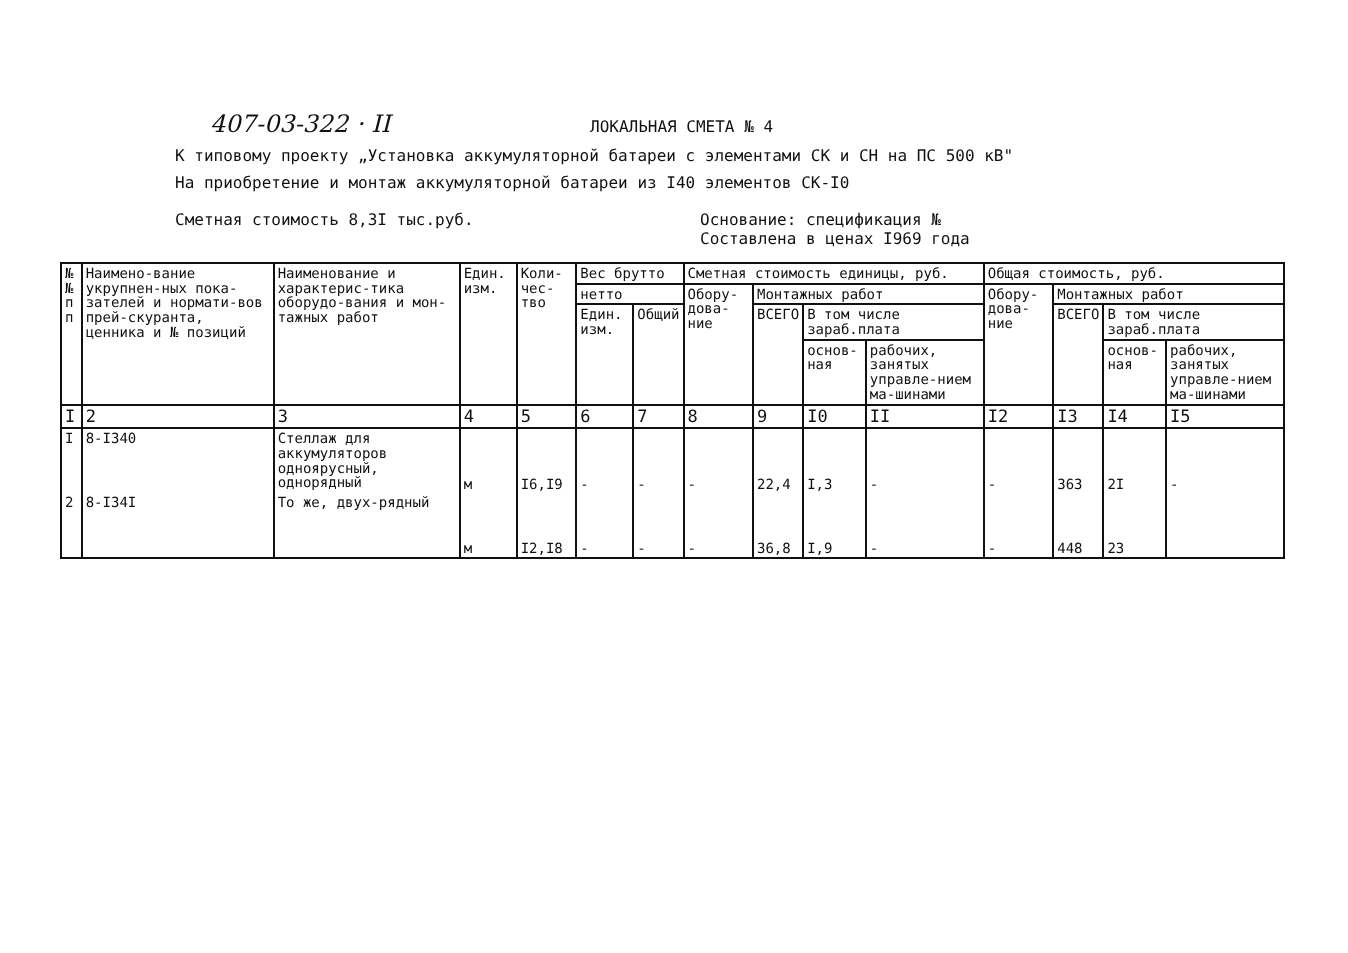407-03-322 · II
ЛОКАЛЬНАЯ СМЕТА № 4
К типовому проекту „Установка аккумуляторной батареи с элементами СК и СН на ПС 500 кВ"
На приобретение и монтаж аккумуляторной батареи из I40 элементов СК-I0
Сметная стоимость 8,3I тыс.руб. Основание: спецификация №
Составлена в ценах I969 года
| № № п п | Наимено-вание укрупнен-ных пока-зателей и нормати-вов прей-скуранта, ценника и № позиций | Наименование и характерис-тика оборудо-вания и мон-тажных работ | Един. изм. | Коли-чес-тво | Вес брутто | | Сметная стоимость единицы, руб. | | | | Общая стоимость, руб. | | | |
| --- | --- | --- | --- | --- | --- | --- | --- | --- | --- | --- | --- | --- | --- | --- |
| | | | | | нетто | | Обору-дова-ние | Монтажных работ | | | Обору-дова-ние | Монтажных работ | | |
| | | | | | Един. изм. | Общий | | ВСЕГО | В том числе зараб.плата | | | ВСЕГО | В том числе зараб.плата | |
| | | | | | | | | | основ-ная | рабочих, занятых управле-нием ма-шинами | | | основ-ная | рабочих, занятых управле-нием ма-шинами |
| I | 2 | 3 | 4 | 5 | 6 | 7 | 8 | 9 | I0 | II | I2 | I3 | I4 | I5 |
| I | 8-I340 | Стеллаж для аккумуляторов одноярусный, однорядный | м | I6,I9 | - | - | - | 22,4 | I,3 | - | - | 363 | 2I | - |
| 2 | 8-I34I | То же, двух-рядный | м | I2,I8 | - | - | - | 36,8 | I,9 | - | - | 448 | 23 | |